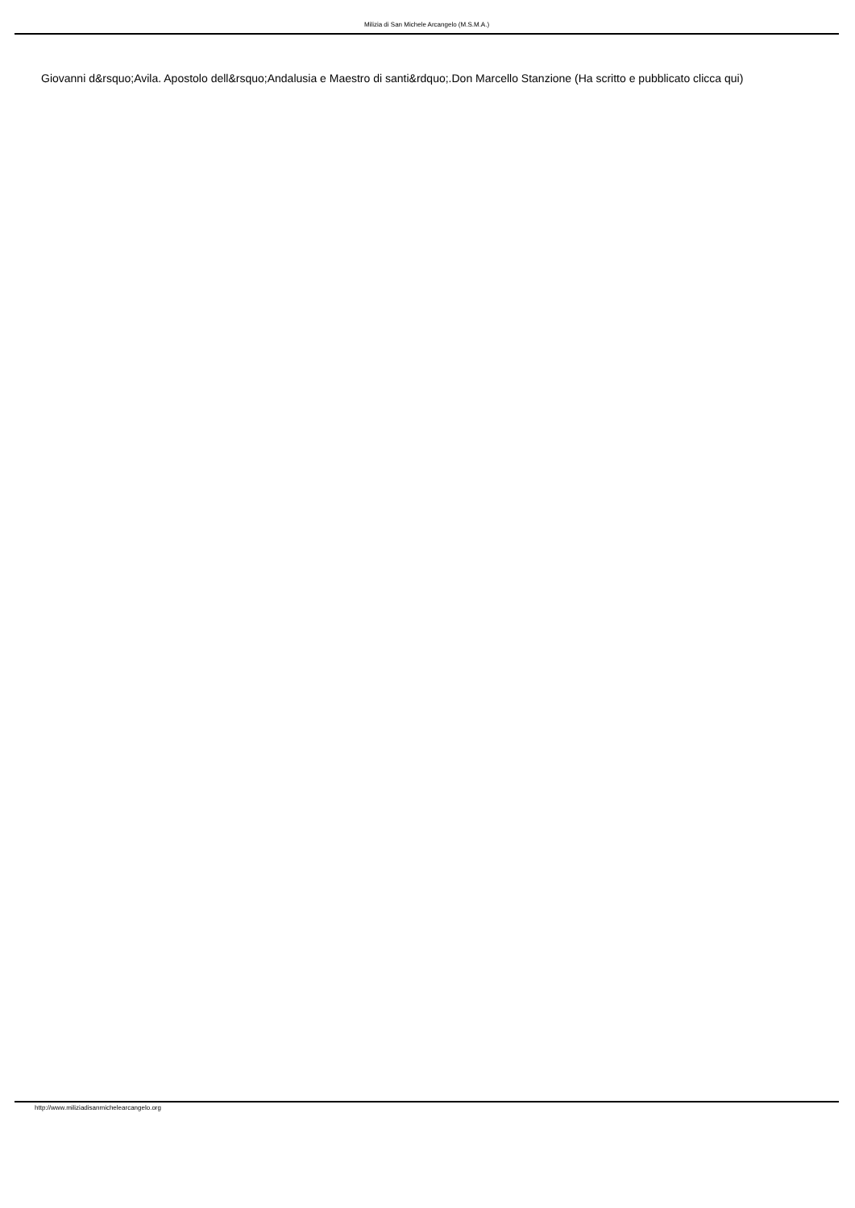Milizia di San Michele Arcangelo (M.S.M.A.)
Giovanni d&rsquo;Avila. Apostolo dell&rsquo;Andalusia e Maestro di santi&rdquo;.Don Marcello Stanzione (Ha scritto e pubblicato clicca qui)
http://www.miliziadisanmichelearcangelo.org